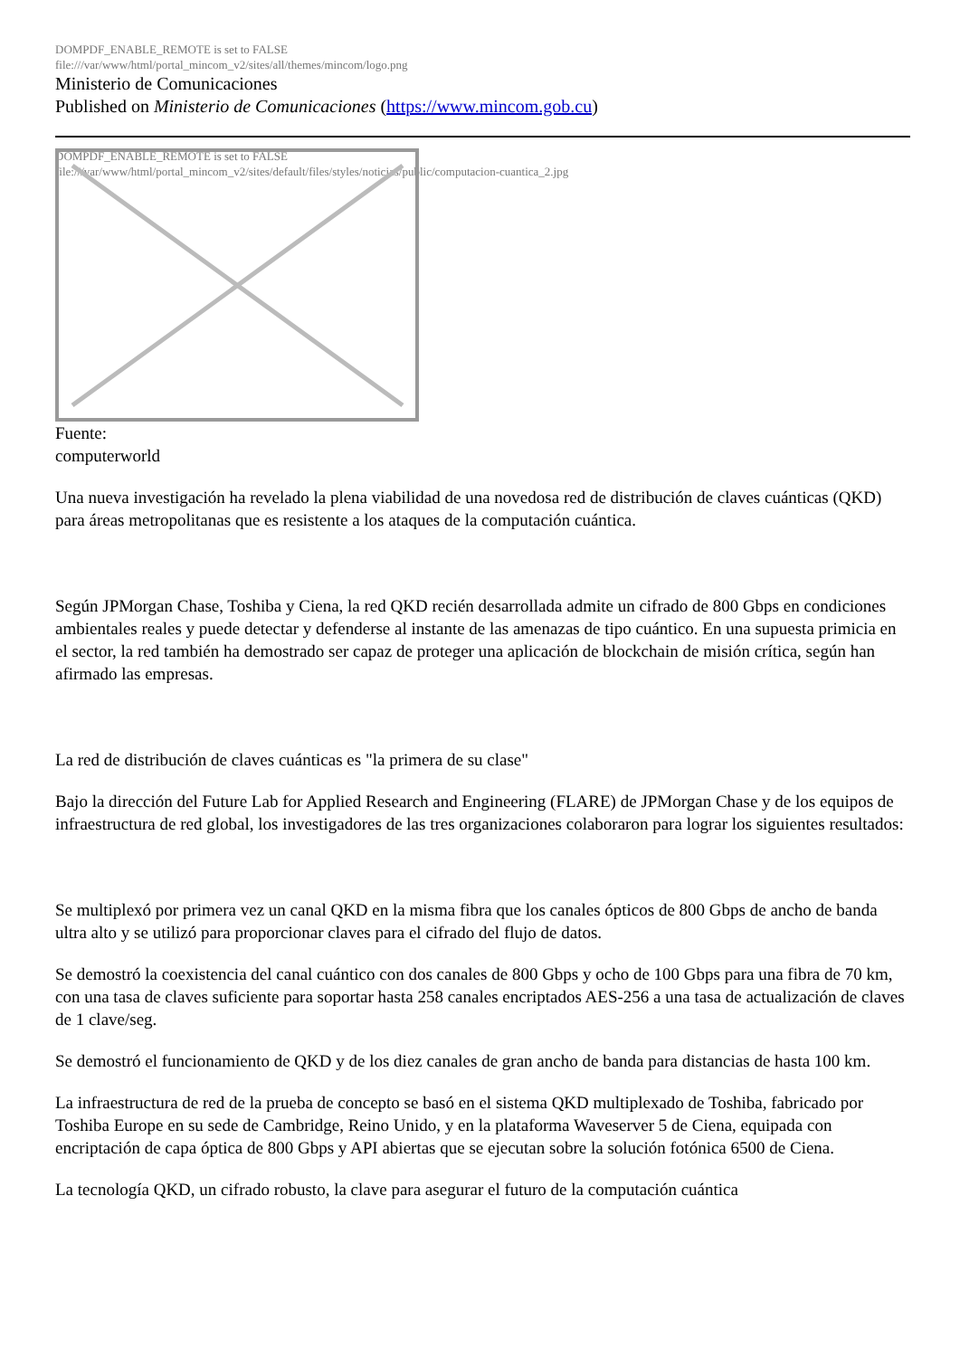DOMPDF_ENABLE_REMOTE is set to FALSE
file:///var/www/html/portal_mincom_v2/sites/all/themes/mincom/logo.png
Ministerio de Comunicaciones
Published on Ministerio de Comunicaciones (https://www.mincom.gob.cu)
DOMPDF_ENABLE_REMOTE is set to FALSE
file:///var/www/html/portal_mincom_v2/sites/default/files/styles/noticias/public/computacion-cuantica_2.jpg
Fuente:
computerworld
Una nueva investigación ha revelado la plena viabilidad de una novedosa red de distribución de claves cuánticas (QKD) para áreas metropolitanas que es resistente a los ataques de la computación cuántica.
Según JPMorgan Chase, Toshiba y Ciena, la red QKD recién desarrollada admite un cifrado de 800 Gbps en condiciones ambientales reales y puede detectar y defenderse al instante de las amenazas de tipo cuántico. En una supuesta primicia en el sector, la red también ha demostrado ser capaz de proteger una aplicación de blockchain de misión crítica, según han afirmado las empresas.
La red de distribución de claves cuánticas es "la primera de su clase"
Bajo la dirección del Future Lab for Applied Research and Engineering (FLARE) de JPMorgan Chase y de los equipos de infraestructura de red global, los investigadores de las tres organizaciones colaboraron para lograr los siguientes resultados:
Se multiplexó por primera vez un canal QKD en la misma fibra que los canales ópticos de 800 Gbps de ancho de banda ultra alto y se utilizó para proporcionar claves para el cifrado del flujo de datos.
Se demostró la coexistencia del canal cuántico con dos canales de 800 Gbps y ocho de 100 Gbps para una fibra de 70 km, con una tasa de claves suficiente para soportar hasta 258 canales encriptados AES-256 a una tasa de actualización de claves de 1 clave/seg.
Se demostró el funcionamiento de QKD y de los diez canales de gran ancho de banda para distancias de hasta 100 km.
La infraestructura de red de la prueba de concepto se basó en el sistema QKD multiplexado de Toshiba, fabricado por Toshiba Europe en su sede de Cambridge, Reino Unido, y en la plataforma Waveserver 5 de Ciena, equipada con encriptación de capa óptica de 800 Gbps y API abiertas que se ejecutan sobre la solución fotónica 6500 de Ciena.
La tecnología QKD, un cifrado robusto, la clave para asegurar el futuro de la computación cuántica